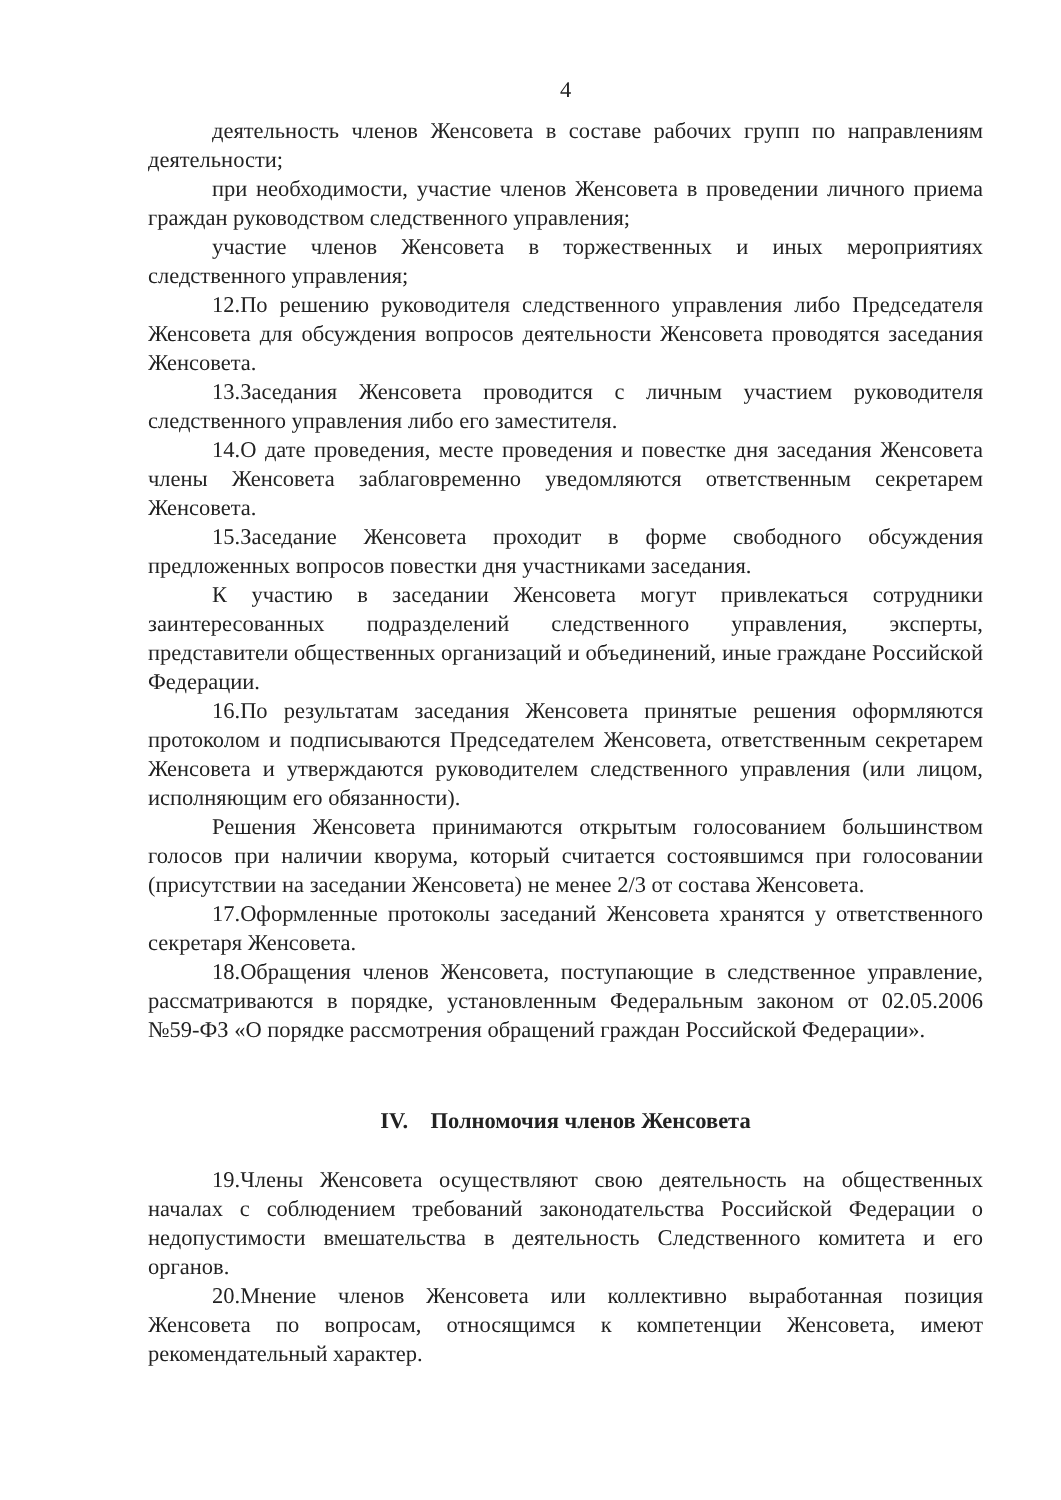4
деятельность членов Женсовета в составе рабочих групп по направлениям деятельности;
при необходимости, участие членов Женсовета в проведении личного приема граждан руководством следственного управления;
участие членов Женсовета в торжественных и иных мероприятиях следственного управления;
12.По решению руководителя следственного управления либо Председателя Женсовета для обсуждения вопросов деятельности Женсовета проводятся заседания Женсовета.
13.Заседания Женсовета проводится с личным участием руководителя следственного управления либо его заместителя.
14.О дате проведения, месте проведения и повестке дня заседания Женсовета члены Женсовета заблаговременно уведомляются ответственным секретарем Женсовета.
15.Заседание Женсовета проходит в форме свободного обсуждения предложенных вопросов повестки дня участниками заседания.
К участию в заседании Женсовета могут привлекаться сотрудники заинтересованных подразделений следственного управления, эксперты, представители общественных организаций и объединений, иные граждане Российской Федерации.
16.По результатам заседания Женсовета принятые решения оформляются протоколом и подписываются Председателем Женсовета, ответственным секретарем Женсовета и утверждаются руководителем следственного управления (или лицом, исполняющим его обязанности).
Решения Женсовета принимаются открытым голосованием большинством голосов при наличии кворума, который считается состоявшимся при голосовании (присутствии на заседании Женсовета) не менее 2/3 от состава Женсовета.
17.Оформленные протоколы заседаний Женсовета хранятся у ответственного секретаря Женсовета.
18.Обращения членов Женсовета, поступающие в следственное управление, рассматриваются в порядке, установленным Федеральным законом от 02.05.2006 №59-ФЗ «О порядке рассмотрения обращений граждан Российской Федерации».
IV. Полномочия членов Женсовета
19.Члены Женсовета осуществляют свою деятельность на общественных началах с соблюдением требований законодательства Российской Федерации о недопустимости вмешательства в деятельность Следственного комитета и его органов.
20.Мнение членов Женсовета или коллективно выработанная позиция Женсовета по вопросам, относящимся к компетенции Женсовета, имеют рекомендательный характер.